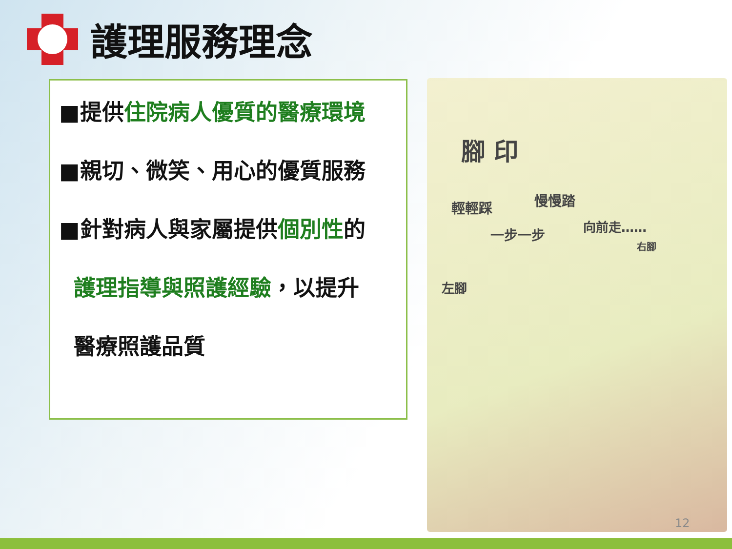護理服務理念
■提供住院病人優質的醫療環境
■親切、微笑、用心的優質服務
■針對病人與家屬提供個別性的
護理指導與照護經驗，以提升
醫療照護品質
腳 印
輕輕踩 慢慢踏
一步一步 向前走……
右腳
左腳
12